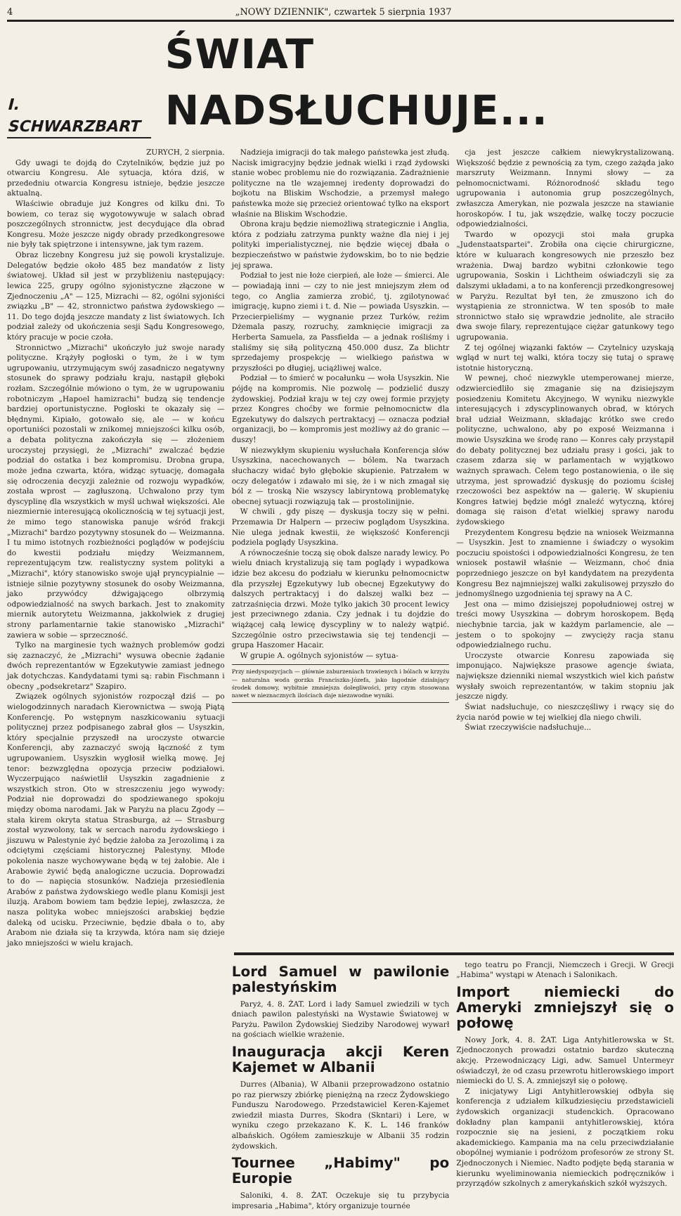4 „NOWY DZIENNIK", czwartek 5 sierpnia 1937
I. SCHWARZBART
ŚWIAT NADSŁUCHUJE...
ZURYCH, 2 sierpnia.
Gdy uwagi te dojdą do Czytelników, będzie już po otwarciu Kongresu. Ale sytuacja, która dziś, w przededniu otwarcia Kongresu istnieje, będzie jeszcze aktualną.
Właściwie obraduje już Kongres od kilku dni. To bowiem, co teraz się wygotowywuje w salach obrad poszczególnych stronnictw, jest decydujące dla obrad Kongresu. Może jeszcze nigdy obrady przedkongresowe nie były tak spiętrzone i intensywne, jak tym razem.
Obraz liczebny Kongresu już się powoli krystalizuje. Delegatów będzie około 485 bez mandatów z listy światowej. Układ sił jest w przybliżeniu następujący: lewica 225, grupy ogólno syjonistyczne złączone w Zjednoczeniu „A" — 125, Mizrachi — 82, ogólni syjoniści związku „B" — 42, stronnictwo państwa żydowskiego — 11. Do tego dojdą jeszcze mandaty z list światowych. Ich podział zależy od ukończenia sesji Sądu Kongresowego, który pracuje w pocie czoła.
Stronnictwo „Mizrachi" ukończyło już swoje narady polityczne. Krążyły pogłoski o tym, że i w tym ugrupowaniu, utrzymującym swój zasadniczo negatywny stosunek do sprawy podziału kraju, nastąpił głęboki rozłam. Szczególnie mówiono o tym, że w ugrupowaniu robotniczym „Hapoel hamizrachi" budzą się tendencje bardziej oportunistyczne. Pogłoski te okazały się — błędnymi. Kipiało, gotowało się, ale — w końcu oportuniści pozostali w znikomej mniejszości kilku osób, a debata polityczna zakończyła się — złożeniem uroczystej przysięgi, że „Mizrachi" zwalczać będzie podział do ostatka i bez kompromisu. Drobna grupa, może jedna czwarta, która, widząc sytuację, domagała się odroczenia decyzji zależnie od rozwoju wypadków, została wprost — zagłuszoną. Uchwalono przy tym dyscyplinę dla wszystkich w myśl uchwał większości. Ale niezmiernie interesującą okolicznością w tej sytuacji jest, że mimo tego stanowiska panuje wśród frakcji „Mizrachi" bardzo pozytywny stosunek do — Weizmanna. I tu mimo istotnych rozbieżności poglądów w podejściu do kwestii podziału między Weizmannem, reprezentującym tzw. realistyczny system polityki a „Mizrachi", który stanowisko swoje ujął pryncypialnie — istnieje silnie pozytywny stosunek do osoby Weizmanna, jako przywódcy dźwigającego olbrzymią odpowiedzialność na swych barkach. Jest to znakomity miernik autorytetu Weizmanna, jakkolwiek z drugiej strony parlamentarnie takie stanowisko „Mizrachi" zawiera w sobie — sprzeczność.
Tylko na marginesie tych ważnych problemów godzi się zaznaczyć, że „Mizrachi" wysuwa obecnie żądanie dwóch reprezentantów w Egzekutywie zamiast jednego jak dotychczas. Kandydatami tymi są: rabin Fischmann i obecny „podsekretarz" Szapiro.
Związek ogólnych syjonistów rozpoczął dziś — po wielogodzinnych naradach Kierownictwa — swoją Piątą Konferencję. Po wstępnym naszkicowaniu sytuacji politycznej przez podpisanego zabrał głos — Usyszkin, który specjalnie przyszedł na uroczyste otwarcie Konferencji, aby zaznaczyć swoją łączność z tym ugrupowaniem. Usyszkin wygłosił wielką mowę. Jej tenor: bezwzględna opozycja przeciw podziałowi. Wyczerpująco naświetlił Usyszkin zagadnienie z wszystkich stron. Oto w streszczeniu jego wywody: Podział nie doprowadzi do spodziewanego spokoju między oboma narodami. Jak w Paryżu na placu Zgody — stała kirem okryta statua Strasburga, aż — Strasburg został wyzwolony, tak w sercach narodu żydowskiego i jiszuwu w Palestynie żyć będzie żałoba za Jerozolimą i za odciętymi częściami historycznej Palestyny. Młode pokolenia nasze wychowywane będą w tej żałobie. Ale i Arabowie żywić będą analogiczne uczucia. Doprowadzi to do — napięcia stosunków. Nadzieja przesiedlenia Arabów z państwa żydowskiego wedle planu Komisji jest iluzją. Arabom bowiem tam będzie lepiej, zwłaszcza, że nasza polityka wobec mniejszości arabskiej będzie daleką od ucisku. Przeciwnie, będzie dbała o to, aby Arabom nie działa się ta krzywda, która nam się dzieje jako mniejszości w wielu krajach.
Nadzieja imigracji do tak małego państewka jest złudą. Nacisk imigracyjny będzie jednak wielki i rząd żydowski stanie wobec problemu nie do rozwiązania. Zadrażnienie polityczne na tle wzajemnej iredenty doprowadzi do bojkotu na Bliskim Wschodzie, a przemysł małego państewka może się przecież orientować tylko na eksport właśnie na Bliskim Wschodzie.
Obrona kraju będzie niemożliwą strategicznie i Anglia, która z podziału zatrzyma punkty ważne dla niej i jej polityki imperialistycznej, nie będzie więcej dbała o bezpieczeństwo w państwie żydowskim, bo to nie będzie jej sprawa.
Podział to jest nie łoże cierpień, ale łoże — śmierci. Ale — powiadają inni — czy to nie jest mniejszym złem od tego, co Anglia zamierza zrobić, tj. zgilotynować imigrację, kupno ziemi i t. d. Nie — powiada Usyszkin. — Przecierpieliśmy — wygnanie przez Turków, reżim Dżemala paszy, rozruchy, zamknięcie imigracji za Herberta Samuela, za Passfielda — a jednak rośliśmy i staliśmy się siłą polityczną 450.000 dusz. Za blichtr sprzedajemy prospekcję — wielkiego państwa w przyszłości po długiej, uciążliwej walce.
Podział — to śmierć w pocałunku — woła Usyszkin. Nie pójdę na kompromis. Nie pozwolę — podzielić duszy żydowskiej. Podział kraju w tej czy owej formie przyjęty przez Kongres choćby we formie pełnomocnictw dla Egzekutywy do dalszych pertraktacyj — oznacza podział organizacji, bo — kompromis jest możliwy aż do granic — duszy!
W niezwykłym skupieniu wysłuchała Konferencja słów Usyszkina, nacechowanych — bólem. Na twarzach słuchaczy widać było głębokie skupienie. Patrzałem w oczy delegatów i zdawało mi się, że i w nich zmagał się ból z — troską Nie wszyscy labiryntową problematykę obecnej sytuacji rozwiązują tak — prostolinijnie.
W chwili , gdy piszę — dyskusja toczy się w pełni. Przemawia Dr Halpern — przeciw poglądom Usyszkina. Nie ulega jednak kwestii, że większość Konferencji podziela poglądy Usyszkina.
A równocześnie toczą się obok dalsze narady lewicy. Po wielu dniach krystalizują się tam poglądy i wypadkowa idzie bez akcesu do podziału w kierunku pełnomocnictw dla przyszłej Egzekutywy lub obecnej Egzekutywy do dalszych pertraktacyj i do dalszej walki bez — zatrzaśnięcia drzwi. Może tylko jakich 30 procent lewicy jest przeciwnego zdania. Czy jednak i tu dojdzie do wiążącej całą lewicę dyscypliny w to należy wątpić. Szczególnie ostro przeciwstawia się tej tendencji — grupa Haszomer Hacair.
W grupie A. ogólnych syjonistów — sytua-
Przy niedyspozycjach — głównie zaburzeniach trawienych i bólach w krzyżu — naturalna woda gorzka Franciszka-Józefa, jako łagodnie działający środek domowy, wybitnie zmniejsza dolegliwości, przy czym stosowana nawet w nieznacznych ilościach daje niezawodne wyniki.
cja jest jeszcze całkiem niewykrystalizowaną. Większość będzie z pewnością za tym, czego zażąda jako marszruty Weizmann. Innymi słowy — za pełnomocnictwami. Różnorodność składu tego ugrupowania i autonomia grup poszczególnych, zwłaszcza Amerykan, nie pozwala jeszcze na stawianie horoskopów. I tu, jak wszędzie, walkę toczy poczucie odpowiedzialności.
Twardo w opozycji stoi mała grupka „Judenstaatspartei". Zrobiła ona cięcie chirurgiczne, które w kuluarach kongresowych nie przeszło bez wrażenia. Dwaj bardzo wybitni członkowie tego ugrupowania, Soskin i Lichtheim oświadczyli się za dalszymi układami, a to na konferencji przedkongresowej w Paryżu. Rezultat był ten, że zmuszono ich do wystąpienia ze stronnictwa. W ten sposób to małe stronnictwo stało się wprawdzie jednolite, ale straciło dwa swoje filary, reprezentujące ciężar gatunkowy tego ugrupowania.
Z tej ogólnej wiązanki faktów — Czytelnicy uzyskają wgląd w nurt tej walki, która toczy się tutaj o sprawę istotnie historyczną.
W pewnej, choć niezwykle utemperowanej mierze, odzwierciedliło się zmaganie się na dzisiejszym posiedzeniu Komitetu Akcyjnego. W wyniku niezwykle interesujących i zdyscyplinowanych obrad, w których brał udział Weizmann, składając krótko swe credo polityczne, uchwalono, aby po exposé Weizmanna i mowie Usyszkina we środę rano — Konres cały przystąpił do debaty politycznej bez udziału prasy i gości, jak to czasem zdarza się w parlamentach w wyjątkowo ważnych sprawach. Celem tego postanowienia, o ile się utrzyma, jest sprowadzić dyskusję do poziomu ścisłej rzeczowości bez aspektów na — galerię. W skupieniu Kongres łatwiej będzie mógł znaleźć wytyczną, której domaga się raison d'etat wielkiej sprawy narodu żydowskiego
Prezydentem Kongresu będzie na wniosek Weizmanna — Usyszkin. Jest to znamienne i świadczy o wysokim poczuciu spoistości i odpowiedzialności Kongresu, że ten wniosek postawił właśnie — Weizmann, choć dnia poprzedniego jeszcze on był kandydatem na prezydenta Kongresu Bez najmniejszej walki zakulisowej przyszło do jednomyślnego uzgodnienia tej sprawy na A C.
Jest ona — mimo dzisiejszej popołudniowej ostrej w treści mowy Usyszkina — dobrym horoskopem. Będą niechybnie tarcia, jak w każdym parlamencie, ale — jestem o to spokojny — zwycięży racja stanu odpowiedzialnego ruchu.
Uroczyste otwarcie Konresu zapowiada się imponująco. Największe prasowe agencje świata, największe dzienniki niemal wszystkich wiel kich państw wysłały swoich reprezentantów, w takim stopniu jak jeszcze nigdy.
Świat nadsłuchuje, co nieszczęśliwy i rwący się do życia naród powie w tej wielkiej dla niego chwili.
Świat rzeczywiście nadsłuchuje...
Lord Samuel w pawilonie palestyńskim
Paryż, 4. 8. ŻAT. Lord i lady Samuel zwiedzili w tych dniach pawilon palestyński na Wystawie Światowej w Paryżu. Pawilon Żydowskiej Siedziby Narodowej wywarł na gościach wielkie wrażenie.
Inauguracja akcji Keren Kajemet w Albanii
Durres (Albania), W Albanii przeprowadzono ostatnio po raz pierwszy zbiórkę pieniężną na rzecz Żydowskiego Funduszu Narodowego. Przedstawiciel Keren-Kajemet zwiedził miasta Durres, Skodra (Skntari) i Lere, w wyniku czego przekazano K. K. L. 146 franków albańskich. Ogółem zamieszkuje w Albanii 35 rodzin żydowskich.
Tournee „Habimy" po Europie
Saloniki, 4. 8. ŻAT. Oczekuje się tu przybycia impresaria „Habima", który organizuje tournée
tego teatru po Francji, Niemczech i Grecji. W Grecji „Habima" wystąpi w Atenach i Salonikach.
Import niemiecki do Ameryki zmniejszył się o połowę
Nowy Jork, 4. 8. ŻAT. Liga Antyhitlerowska w St. Zjednoczonych prowadzi ostatnio bardzo skuteczną akcję. Przewodniczący Ligi, adw. Samuel Untermeyr oświadczył, że od czasu przewrotu hitlerowskiego import niemiecki do U. S. A. zmniejszył się o połowę.
Z inicjatywy Ligi Antyhitlerowskiej odbyła się konferencja z udziałem kilkudziesięciu przedstawicieli żydowskich organizacji studenckich. Opracowano dokładny plan kampanii antyhitlerowskiej, która rozpocznie się na jesieni, z początkiem roku akademickiego. Kampania ma na celu przeciwdziałanie obopólnej wymianie i podróżom profesorów ze strony St. Zjednoczonych i Niemiec. Nadto podjęte będą starania w kierunku wyeliminowania niemieckich podręczników i przyrządów szkolnych z amerykańskich szkół wyższych.